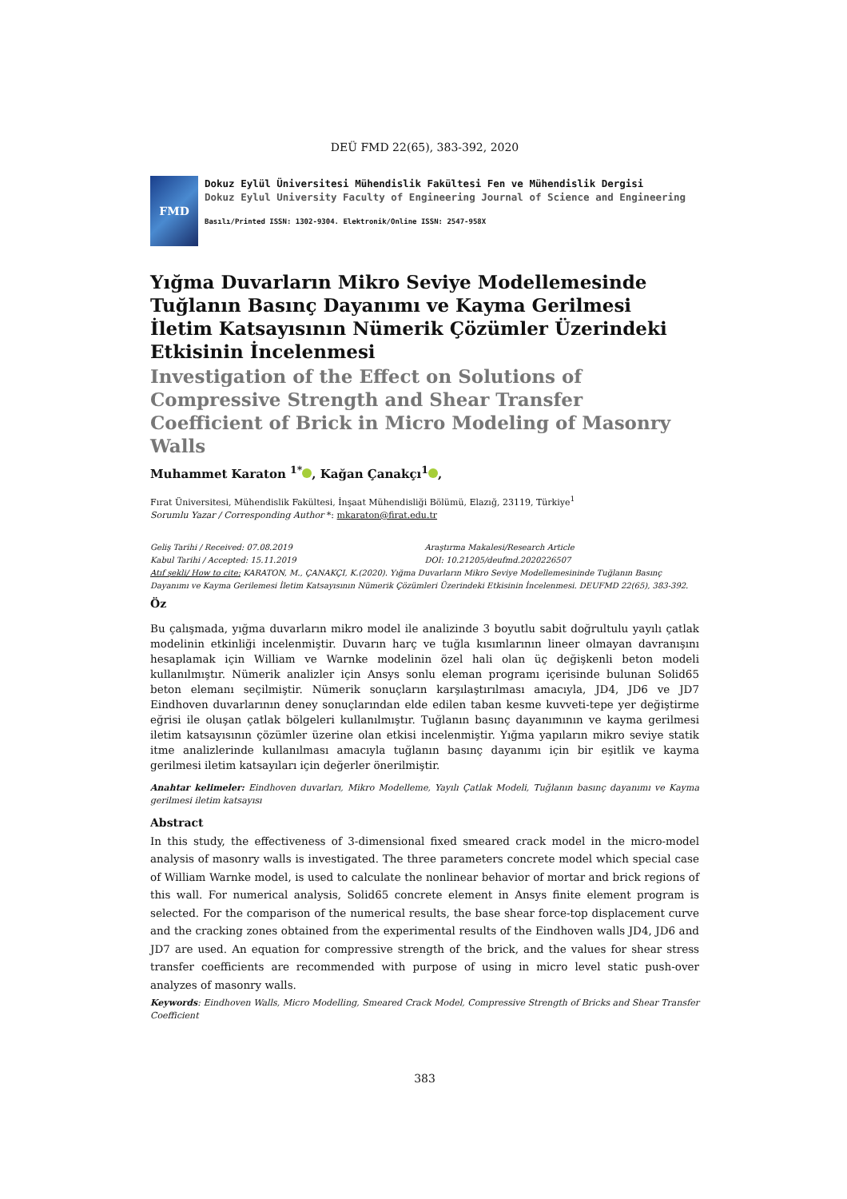DEÜ FMD 22(65), 383-392, 2020
FMD
Dokuz Eylül Üniversitesi Mühendislik Fakültesi Fen ve Mühendislik Dergisi
Dokuz Eylul University Faculty of Engineering Journal of Science and Engineering
Basılı/Printed ISSN: 1302-9304. Elektronik/Online ISSN: 2547-958X
Yığma Duvarların Mikro Seviye Modellemesinde Tuğlanın Basınç Dayanımı ve Kayma Gerilmesi İletim Katsayısının Nümerik Çözümler Üzerindeki Etkisinin İncelenmesi
Investigation of the Effect on Solutions of Compressive Strength and Shear Transfer Coefficient of Brick in Micro Modeling of Masonry Walls
Muhammet Karaton <sup>1*</sup> , Kağan Çanakçı<sup>1</sup> ,
Fırat Üniversitesi, Mühendislik Fakültesi, İnşaat Mühendisliği Bölümü, Elazığ, 23119, Türkiye<sup>1</sup>
Sorumlu Yazar / Corresponding Author *: mkaraton@firat.edu.tr
Geliş Tarihi / Received: 07.08.2019 Araştırma Makalesi/Research Article
Kabul Tarihi / Accepted: 15.11.2019 DOI: 10.21205/deufmd.2020226507
Atıf şekli/ How to cite: KARATON, M., ÇANAKÇI, K.(2020). Yığma Duvarların Mikro Seviye Modellemesininde Tuğlanın Basınç Dayanımı ve Kayma Gerilemesi İletim Katsayısının Nümerik Çözümleri Üzerindeki Etkisinin İncelenmesi. DEUFMD 22(65), 383-392.
Öz
Bu çalışmada, yığma duvarların mikro model ile analizinde 3 boyutlu sabit doğrultulu yayılı çatlak modelinin etkinliği incelenmiştir. Duvarın harç ve tuğla kısımlarının lineer olmayan davranışını hesaplamak için William ve Warnke modelinin özel hali olan üç değişkenli beton modeli kullanılmıştır. Nümerik analizler için Ansys sonlu eleman programı içerisinde bulunan Solid65 beton elemanı seçilmiştir. Nümerik sonuçların karşılaştırılması amacıyla, JD4, JD6 ve JD7 Eindhoven duvarlarının deney sonuçlarından elde edilen taban kesme kuvveti-tepe yer değiştirme eğrisi ile oluşan çatlak bölgeleri kullanılmıştır. Tuğlanın basınç dayanımının ve kayma gerilmesi iletim katsayısının çözümler üzerine olan etkisi incelenmiştir. Yığma yapıların mikro seviye statik itme analizlerinde kullanılması amacıyla tuğlanın basınç dayanımı için bir eşitlik ve kayma gerilmesi iletim katsayıları için değerler önerilmiştir.
Anahtar kelimeler: Eindhoven duvarları, Mikro Modelleme, Yayılı Çatlak Modeli, Tuğlanın basınç dayanımı ve Kayma gerilmesi iletim katsayısı
Abstract
In this study, the effectiveness of 3-dimensional fixed smeared crack model in the micro-model analysis of masonry walls is investigated. The three parameters concrete model which special case of William Warnke model, is used to calculate the nonlinear behavior of mortar and brick regions of this wall. For numerical analysis, Solid65 concrete element in Ansys finite element program is selected. For the comparison of the numerical results, the base shear force-top displacement curve and the cracking zones obtained from the experimental results of the Eindhoven walls JD4, JD6 and JD7 are used. An equation for compressive strength of the brick, and the values for shear stress transfer coefficients are recommended with purpose of using in micro level static push-over analyzes of masonry walls.
Keywords: Eindhoven Walls, Micro Modelling, Smeared Crack Model, Compressive Strength of Bricks and Shear Transfer Coefficient
383